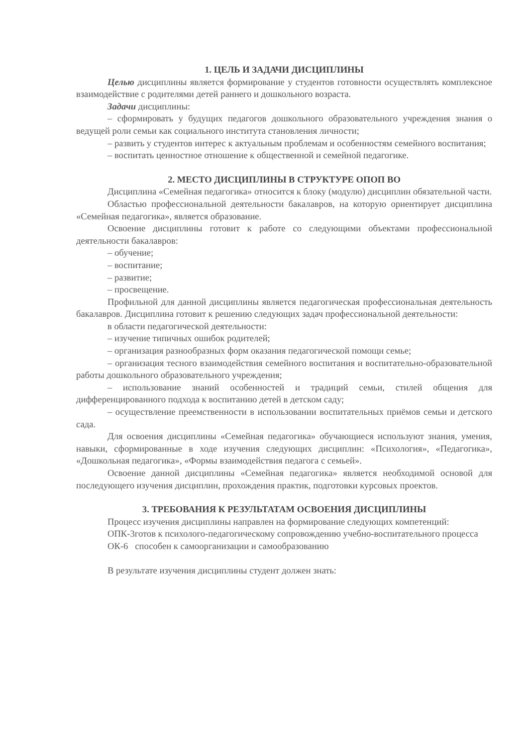1. ЦЕЛЬ И ЗАДАЧИ ДИСЦИПЛИНЫ
Целью дисциплины является формирование у студентов готовности осуществлять комплексное взаимодействие с родителями детей раннего и дошкольного возраста.
Задачи дисциплины:
– сформировать у будущих педагогов дошкольного образовательного учреждения знания о ведущей роли семьи как социального института становления личности;
– развить у студентов интерес к актуальным проблемам и особенностям семейного воспитания;
– воспитать ценностное отношение к общественной и семейной педагогике.
2. МЕСТО ДИСЦИПЛИНЫ В СТРУКТУРЕ ОПОП ВО
Дисциплина «Семейная педагогика» относится к блоку (модулю) дисциплин обязательной части.
Областью профессиональной деятельности бакалавров, на которую ориентирует дисциплина «Семейная педагогика», является образование.
Освоение дисциплины готовит к работе со следующими объектами профессиональной деятельности бакалавров:
– обучение;
– воспитание;
– развитие;
– просвещение.
Профильной для данной дисциплины является педагогическая профессиональная деятельность бакалавров. Дисциплина готовит к решению следующих задач профессиональной деятельности:
в области педагогической деятельности:
– изучение типичных ошибок родителей;
– организация разнообразных форм оказания педагогической помощи семье;
– организация тесного взаимодействия семейного воспитания и воспитательно-образовательной работы дошкольного образовательного учреждения;
– использование знаний особенностей и традиций семьи, стилей общения для дифференцированного подхода к воспитанию детей в детском саду;
– осуществление преемственности в использовании воспитательных приёмов семьи и детского сада.
Для освоения дисциплины «Семейная педагогика» обучающиеся используют знания, умения, навыки, сформированные в ходе изучения следующих дисциплин: «Психология», «Педагогика», «Дошкольная педагогика», «Формы взаимодействия педагога с семьей».
Освоение данной дисциплины «Семейная педагогика» является необходимой основой для последующего изучения дисциплин, прохождения практик, подготовки курсовых проектов.
3. ТРЕБОВАНИЯ К РЕЗУЛЬТАТАМ ОСВОЕНИЯ ДИСЦИПЛИНЫ
Процесс изучения дисциплины направлен на формирование следующих компетенций:
ОПК-3готов к психолого-педагогическому сопровождению учебно-воспитательного процесса
ОК-6 способен к самоорганизации и самообразованию
В результате изучения дисциплины студент должен знать: